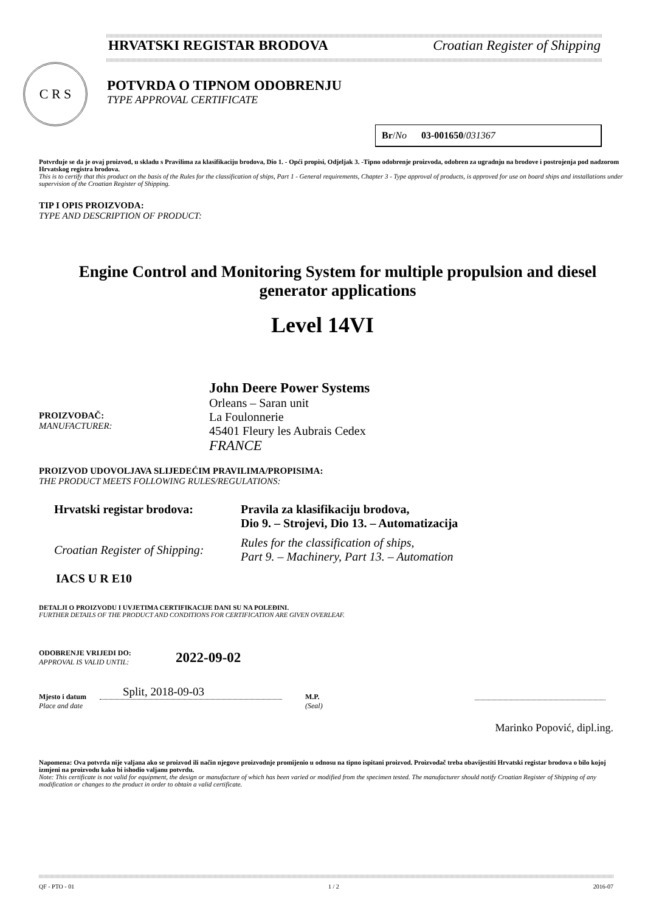HRVATSKI REGISTAR BRODOVA Croatian Register of Shipping
C R S
POTVRDA O TIPNOM ODOBRENJU
TYPE APPROVAL CERTIFICATE
Br/No 03-001650/031367
Potvrđuje se da je ovaj proizvod, u skladu s Pravilima za klasifikaciju brodova, Dio 1. - Opći propisi, Odjeljak 3. -Tipno odobrenje proizvoda, odobren za ugradnju na brodove i postrojenja pod nadzorom Hrvatskog registra brodova.
This is to certify that this product on the basis of the Rules for the classification of ships, Part 1 - General requirements, Chapter 3 - Type approval of products, is approved for use on board ships and installations under supervision of the Croatian Register of Shipping.
TIP I OPIS PROIZVODA:
TYPE AND DESCRIPTION OF PRODUCT:
Engine Control and Monitoring System for multiple propulsion and diesel generator applications
Level 14VI
PROIZVOĐAČ:
MANUFACTURER:
John Deere Power Systems
Orleans – Saran unit
La Foulonnerie
45401 Fleury les Aubrais Cedex
FRANCE
PROIZVOD UDOVOLJAVA SLIJEDEĆIM PRAVILIMA/PROPISIMA:
THE PRODUCT MEETS FOLLOWING RULES/REGULATIONS:
| Hrvatski registar brodova: | Pravila za klasifikaciju brodova, Dio 9. – Strojevi, Dio 13. – Automatizacija |
| Croatian Register of Shipping: | Rules for the classification of ships, Part 9. – Machinery, Part 13. – Automation |
IACS U R E10
DETALJI O PROIZVODU I UVJETIMA CERTIFIKACIJE DANI SU NA POLEĐINI.
FURTHER DETAILS OF THE PRODUCT AND CONDITIONS FOR CERTIFICATION ARE GIVEN OVERLEAF.
ODOBRENJE VRIJEDI DO:
APPROVAL IS VALID UNTIL:
2022-09-02
Mjesto i datum
Place and date
Split, 2018-09-03
M.P.
(Seal)
Marinko Popović, dipl.ing.
Napomena: Ova potvrda nije valjana ako se proizvod ili način njegove proizvodnje promijenio u odnosu na tipno ispitani proizvod. Proizvođač treba obavijestiti Hrvatski registar brodova o bilo kojoj izmjeni na proizvodu kako bi ishodio valjanu potvrdu.
Note: This certificate is not valid for equipment, the design or manufacture of which has been varied or modified from the specimen tested. The manufacturer should notify Croatian Register of Shipping of any modification or changes to the product in order to obtain a valid certificate.
QF - PTO - 01 1 / 2 2016-07